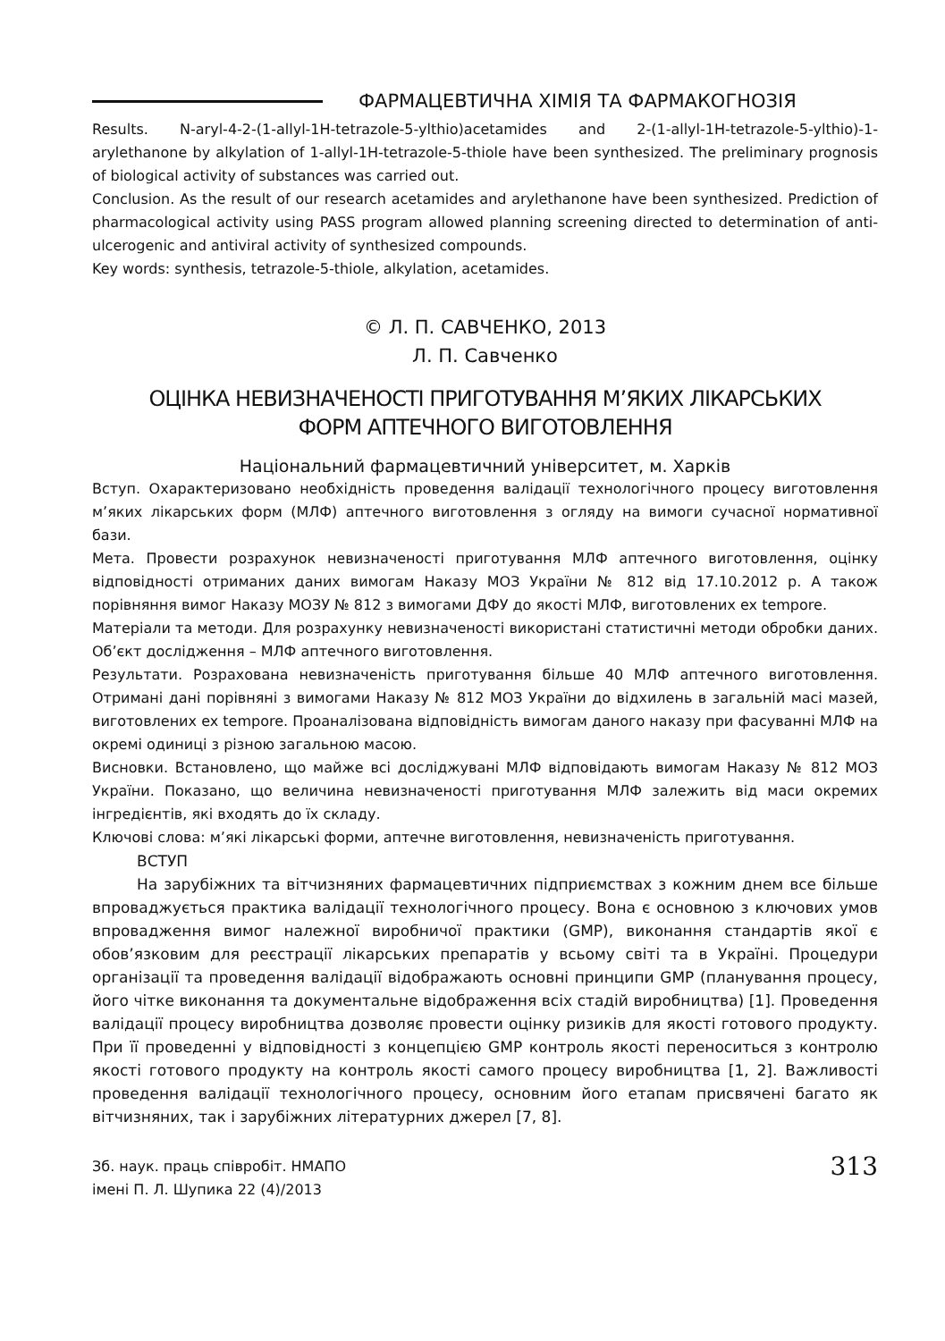ФАРМАЦЕВТИЧНА ХІМІЯ ТА ФАРМАКОГНОЗІЯ
Results. N-aryl-4-2-(1-allyl-1H-tetrazole-5-ylthio)acetamides and 2-(1-allyl-1H-tetrazole-5-ylthio)-1-arylethanone by alkylation of 1-allyl-1H-tetrazole-5-thiole have been synthesized. The preliminary prognosis of biological activity of substances was carried out.
Conclusion. As the result of our research acetamides and arylethanone have been synthesized. Prediction of pharmacological activity using PASS program allowed planning screening directed to determination of anti-ulcerogenic and antiviral activity of synthesized compounds.
Key words: synthesis, tetrazole-5-thiole, alkylation, acetamides.
© Л. П. САВЧЕНКО, 2013
Л. П. Савченко
ОЦІНКА НЕВИЗНАЧЕНОСТІ ПРИГОТУВАННЯ М’ЯКИХ ЛІКАРСЬКИХ
ФОРМ АПТЕЧНОГО ВИГОТОВЛЕННЯ
Національний фармацевтичний університет, м. Харків
Вступ. Охарактеризовано необхідність проведення валідації технологічного процесу виготовлення м’яких лікарських форм (МЛФ) аптечного виготовлення з огляду на вимоги сучасної нормативної бази.
Мета. Провести розрахунок невизначеності приготування МЛФ аптечного виготовлення, оцінку відповідності отриманих даних вимогам Наказу МОЗ України № 812 від 17.10.2012 р. А також порівняння вимог Наказу МОЗУ № 812 з вимогами ДФУ до якості МЛФ, виготовлених ex tempore.
Матеріали та методи. Для розрахунку невизначеності використані статистичні методи обробки даних. Об’єкт дослідження – МЛФ аптечного виготовлення.
Результати. Розрахована невизначеність приготування більше 40 МЛФ аптечного виготовлення. Отримані дані порівняні з вимогами Наказу № 812 МОЗ України до відхилень в загальній масі мазей, виготовлених ex tempore. Проаналізована відповідність вимогам даного наказу при фасуванні МЛФ на окремі одиниці з різною загальною масою.
Висновки. Встановлено, що майже всі досліджувані МЛФ відповідають вимогам Наказу № 812 МОЗ України. Показано, що величина невизначеності приготування МЛФ залежить від маси окремих інгредієнтів, які входять до їх складу.
Ключові слова: м’які лікарські форми, аптечне виготовлення, невизначеність приготування.
ВСТУП
На зарубіжних та вітчизняних фармацевтичних підприємствах з кожним днем все більше впроваджується практика валідації технологічного процесу. Вона є основною з ключових умов впровадження вимог належної виробничої практики (GMP), виконання стандартів якої є обов’язковим для реєстрації лікарських препаратів у всьому світі та в Україні. Процедури організації та проведення валідації відображають основні принципи GMP (планування процесу, його чітке виконання та документальне відображення всіх стадій виробництва) [1]. Проведення валідації процесу виробництва дозволяє провести оцінку ризиків для якості готового продукту. При її проведенні у відповідності з концепцією GMP контроль якості переноситься з контролю якості готового продукту на контроль якості самого процесу виробництва [1, 2]. Важливості проведення валідації технологічного процесу, основним його етапам присвячені багато як вітчизняних, так і зарубіжних літературних джерел [7, 8].
Зб. наук. праць співробіт. НМАПО
імені П. Л. Шупика 22 (4)/2013
313